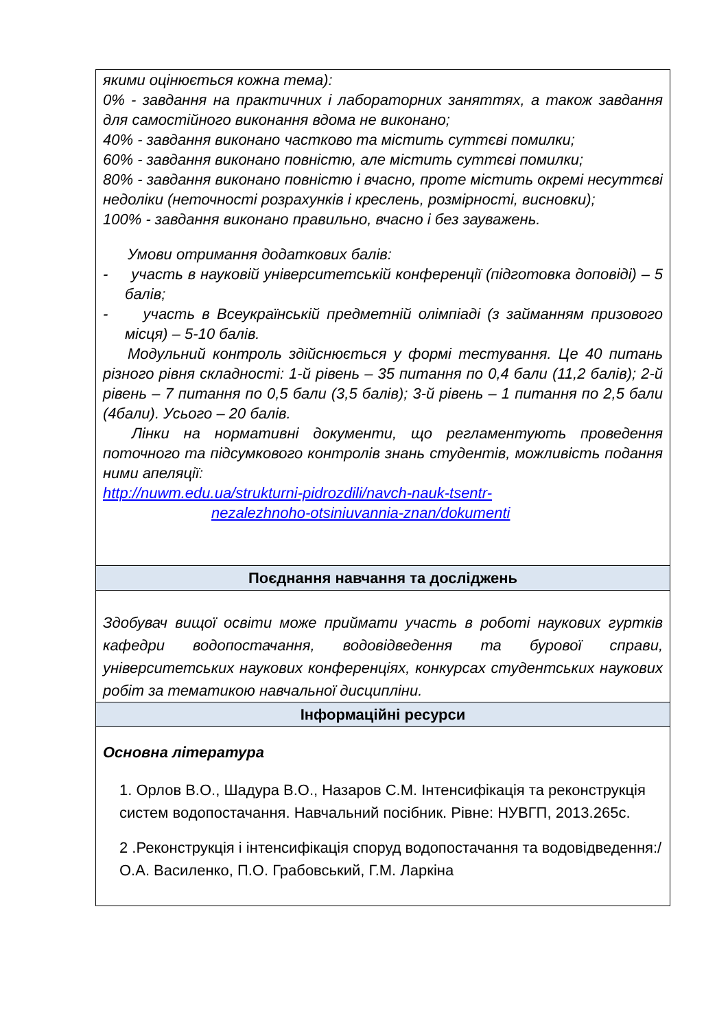| якими оцінюється кожна тема): 0% - завдання на практичних і лабораторних заняттях, а також завдання для самостійного виконання вдома не виконано; 40% - завдання виконано частково та містить суттєві помилки; 60% - завдання виконано повністю, але містить суттєві помилки; 80% - завдання виконано повністю і вчасно, проте містить окремі несуттєві недоліки (неточності розрахунків і креслень, розмірності, висновки); 100% - завдання виконано правильно, вчасно і без зауважень. Умови отримання додаткових балів: - участь в науковій університетській конференції (підготовка доповіді) – 5 балів; - участь в Всеукраїнській предметній олімпіаді (з займанням призового місця) – 5-10 балів. Модульний контроль здійснюється у формі тестування. Це 40 питань різного рівня складності: 1-й рівень – 35 питання по 0,4 бали (11,2 балів); 2-й рівень – 7 питання по 0,5 бали (3,5 балів); 3-й рівень – 1 питання по 2,5 бали (4бали). Усього – 20 балів. Лінки на нормативні документи, що регламентують проведення поточного та підсумкового контролів знань студентів, можливість подання ними апеляції: http://nuwm.edu.ua/strukturni-pidrozdili/navch-nauk-tsentr- nezalezhnoho-otsiniuvannia-znan/dokumenti |
| Поєднання навчання та досліджень |
| Здобувач вищої освіти може приймати участь в роботі наукових гуртків кафедри водопостачання, водовідведення та бурової справи, університетських наукових конференціях, конкурсах студентських наукових робіт за тематикою навчальної дисципліни. |
| Інформаційні ресурси |
| Основна література 1. Орлов В.О., Шадура В.О., Назаров С.М. Інтенсифікація та реконструкція систем водопостачання. Навчальний посібник. Рівне: НУВГП, 2013.265с. 2 .Реконструкція і інтенсифікація споруд водопостачання та водовідведення:/ О.А. Василенко, П.О. Грабовський, Г.М. Ларкіна |